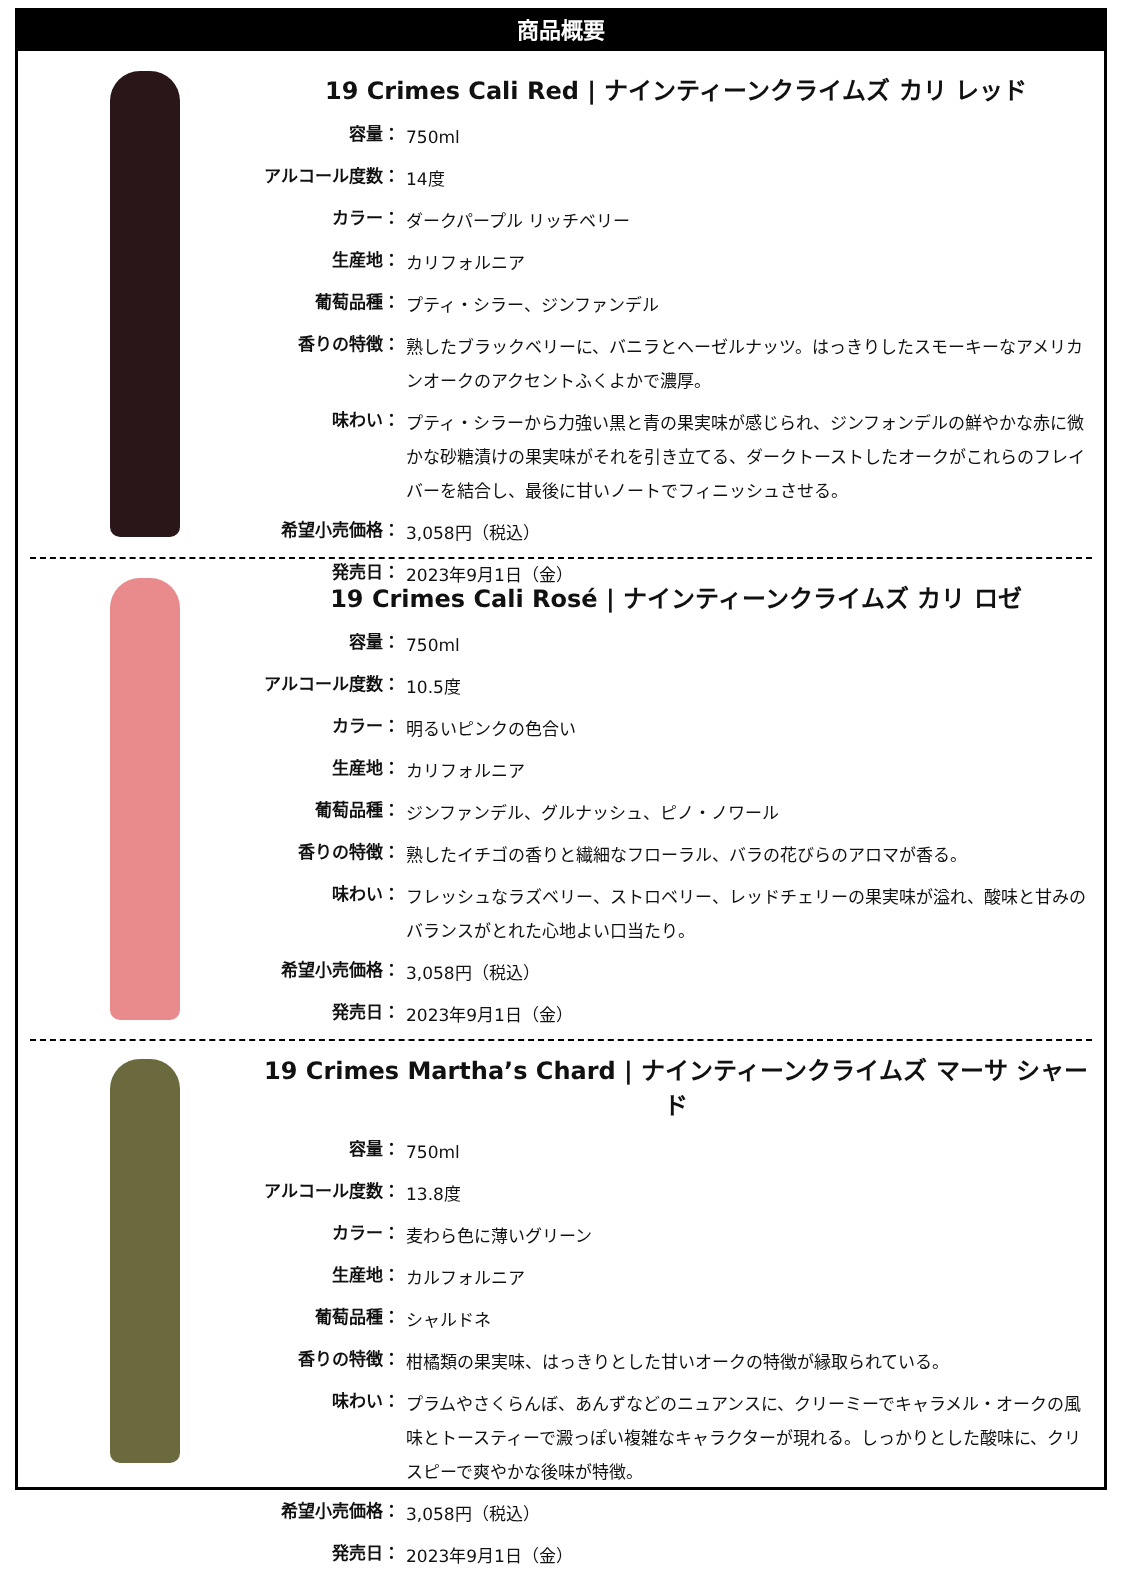商品概要
19 Crimes Cali Red | ナインティーンクライムズ カリ レッド
| 容量： | 750ml |
| アルコール度数： | 14度 |
| カラー： | ダークパープル リッチベリー |
| 生産地： | カリフォルニア |
| 葡萄品種： | プティ・シラー、ジンファンデル |
| 香りの特徴： | 熟したブラックベリーに、バニラとヘーゼルナッツ。はっきりしたスモーキーなアメリカンオークのアクセントふくよかで濃厚。 |
| 味わい： | プティ・シラーから力強い黒と青の果実味が感じられ、ジンフォンデルの鮮やかな赤に微かな砂糖漬けの果実味がそれを引き立てる、ダークトーストしたオークがこれらのフレイバーを結合し、最後に甘いノートでフィニッシュさせる。 |
| 希望小売価格： | 3,058円（税込） |
| 発売日： | 2023年9月1日（金） |
19 Crimes Cali Rosé | ナインティーンクライムズ カリ ロゼ
| 容量： | 750ml |
| アルコール度数： | 10.5度 |
| カラー： | 明るいピンクの色合い |
| 生産地： | カリフォルニア |
| 葡萄品種： | ジンファンデル、グルナッシュ、ピノ・ノワール |
| 香りの特徴： | 熟したイチゴの香りと繊細なフローラル、バラの花びらのアロマが香る。 |
| 味わい： | フレッシュなラズベリー、ストロベリー、レッドチェリーの果実味が溢れ、酸味と甘みのバランスがとれた心地よい口当たり。 |
| 希望小売価格： | 3,058円（税込） |
| 発売日： | 2023年9月1日（金） |
19 Crimes Martha’s Chard | ナインティーンクライムズ マーサ シャード
| 容量： | 750ml |
| アルコール度数： | 13.8度 |
| カラー： | 麦わら色に薄いグリーン |
| 生産地： | カルフォルニア |
| 葡萄品種： | シャルドネ |
| 香りの特徴： | 柑橘類の果実味、はっきりとした甘いオークの特徴が縁取られている。 |
| 味わい： | プラムやさくらんぼ、あんずなどのニュアンスに、クリーミーでキャラメル・オークの風味とトースティーで澱っぽい複雑なキャラクターが現れる。しっかりとした酸味に、クリスピーで爽やかな後味が特徴。 |
| 希望小売価格： | 3,058円（税込） |
| 発売日： | 2023年9月1日（金） |